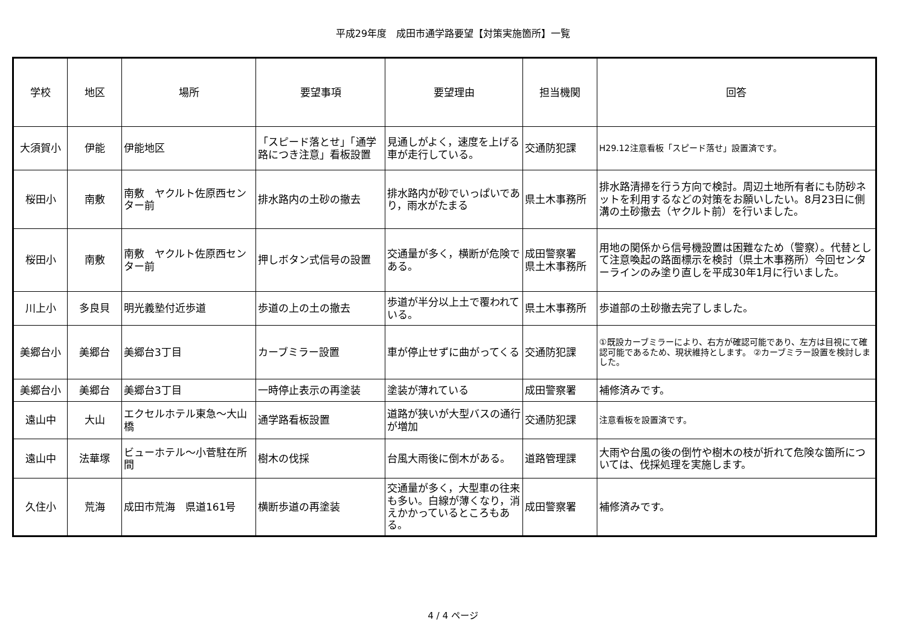平成29年度　成田市通学路要望【対策実施箇所】一覧
| 学校 | 地区 | 場所 | 要望事項 | 要望理由 | 担当機関 | 回答 |
| --- | --- | --- | --- | --- | --- | --- |
| 大須賀小 | 伊能 | 伊能地区 | 「スピード落とせ」「通学路につき注意」看板設置 | 見通しがよく，速度を上げる車が走行している。 | 交通防犯課 | H29.12注意看板「スピード落せ」設置済です。 |
| 桜田小 | 南敷 | 南敷 ヤクルト佐原西センター前 | 排水路内の土砂の撤去 | 排水路内が砂でいっぱいであり，雨水がたまる | 県土木事務所 | 排水路清掃を行う方向で検討。周辺土地所有者にも防砂ネットを利用するなどの対策をお願いしたい。8月23日に側溝の土砂撤去（ヤクルト前）を行いました。 |
| 桜田小 | 南敷 | 南敷 ヤクルト佐原西センター前 | 押しボタン式信号の設置 | 交通量が多く，横断が危険である。 | 成田警察署 県土木事務所 | 用地の関係から信号機設置は困難なため（警察）。代替として注意喚起の路面標示を検討（県土木事務所）今回センターラインのみ塗り直しを平成30年1月に行いました。 |
| 川上小 | 多良貝 | 明光義塾付近歩道 | 歩道の上の土の撤去 | 歩道が半分以上土で覆われている。 | 県土木事務所 | 歩道部の土砂撤去完了しました。 |
| 美郷台小 | 美郷台 | 美郷台3丁目 | カーブミラー設置 | 車が停止せずに曲がってくる | 交通防犯課 | ①既設カーブミラーにより、右方が確認可能であり、左方は目視にて確認可能であるため、現状維持とします。 ②カーブミラー設置を検討しました。 |
| 美郷台小 | 美郷台 | 美郷台3丁目 | 一時停止表示の再塗装 | 塗装が薄れている | 成田警察署 | 補修済みです。 |
| 遠山中 | 大山 | エクセルホテル東急～大山橋 | 通学路看板設置 | 道路が狭いが大型バスの通行が増加 | 交通防犯課 | 注意看板を設置済です。 |
| 遠山中 | 法華塚 | ビューホテル～小菅駐在所間 | 樹木の伐採 | 台風大雨後に倒木がある。 | 道路管理課 | 大雨や台風の後の倒竹や樹木の枝が折れて危険な箇所については、伐採処理を実施します。 |
| 久住小 | 荒海 | 成田市荒海 県道161号 | 横断歩道の再塗装 | 交通量が多く，大型車の往来も多い。白線が薄くなり，消えかかっているところもある。 | 成田警察署 | 補修済みです。 |
4 / 4 ページ